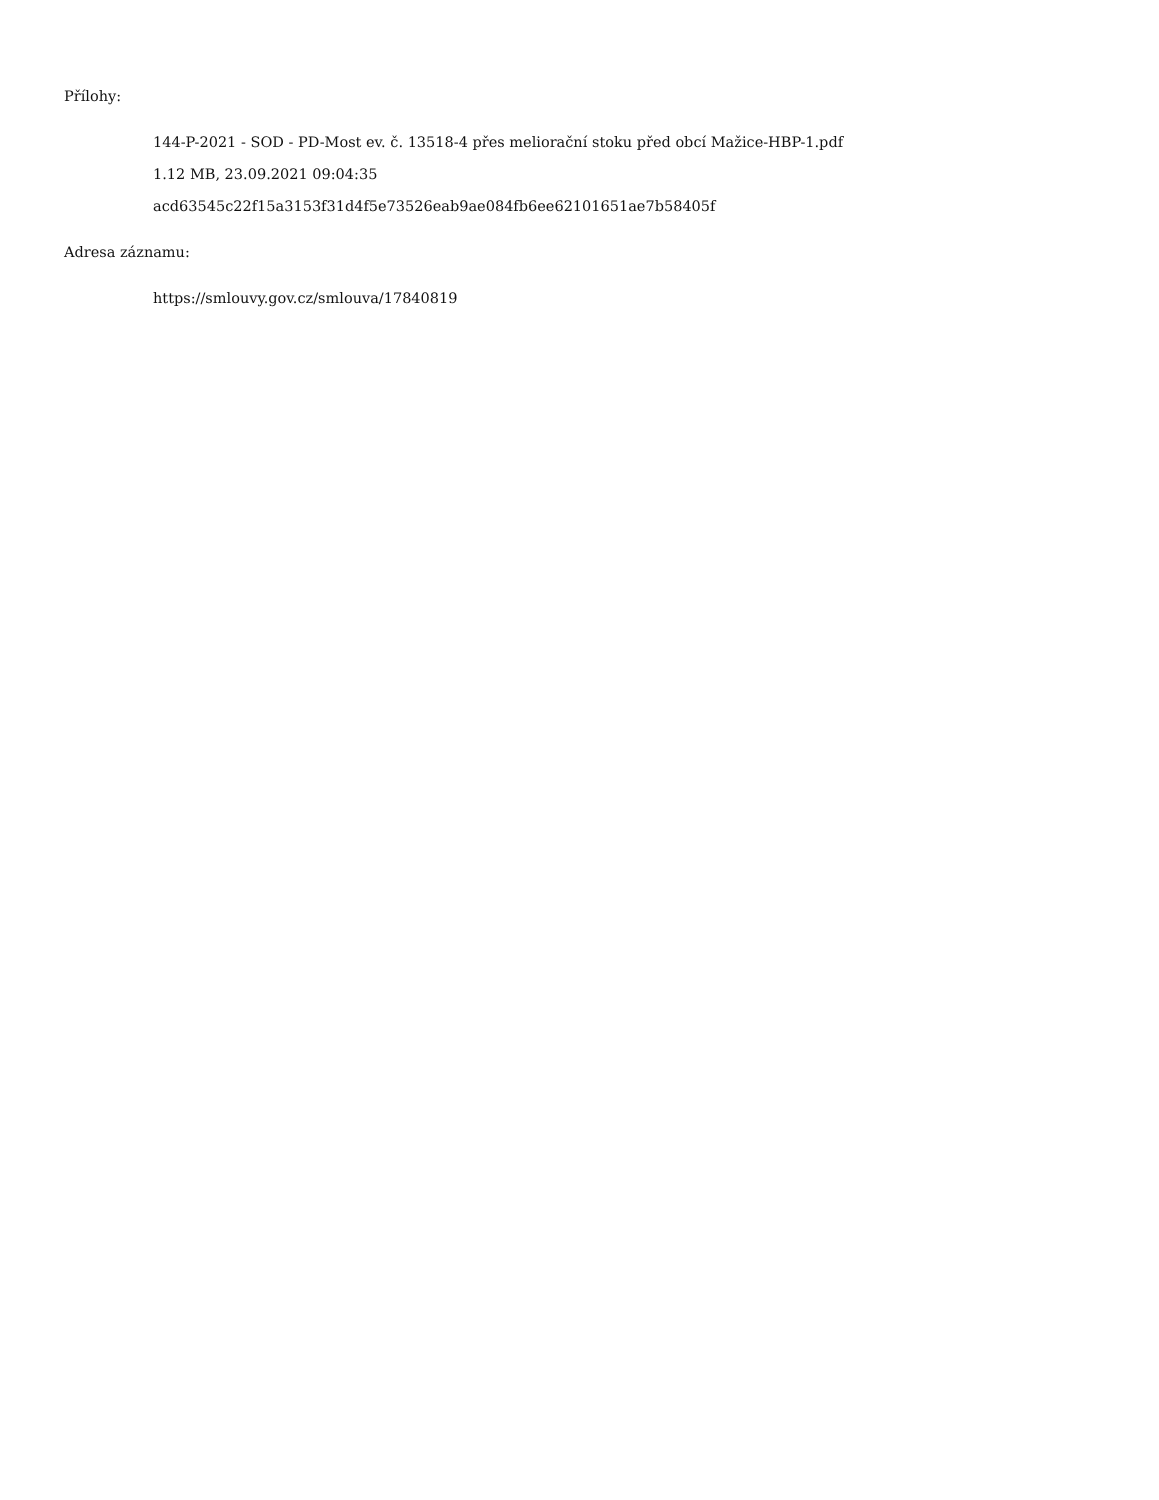Přílohy:
144-P-2021 - SOD - PD-Most ev. č. 13518-4 přes meliorační stoku před obcí Mažice-HBP-1.pdf
1.12 MB, 23.09.2021 09:04:35
acd63545c22f15a3153f31d4f5e73526eab9ae084fb6ee62101651ae7b58405f
Adresa záznamu:
https://smlouvy.gov.cz/smlouva/17840819